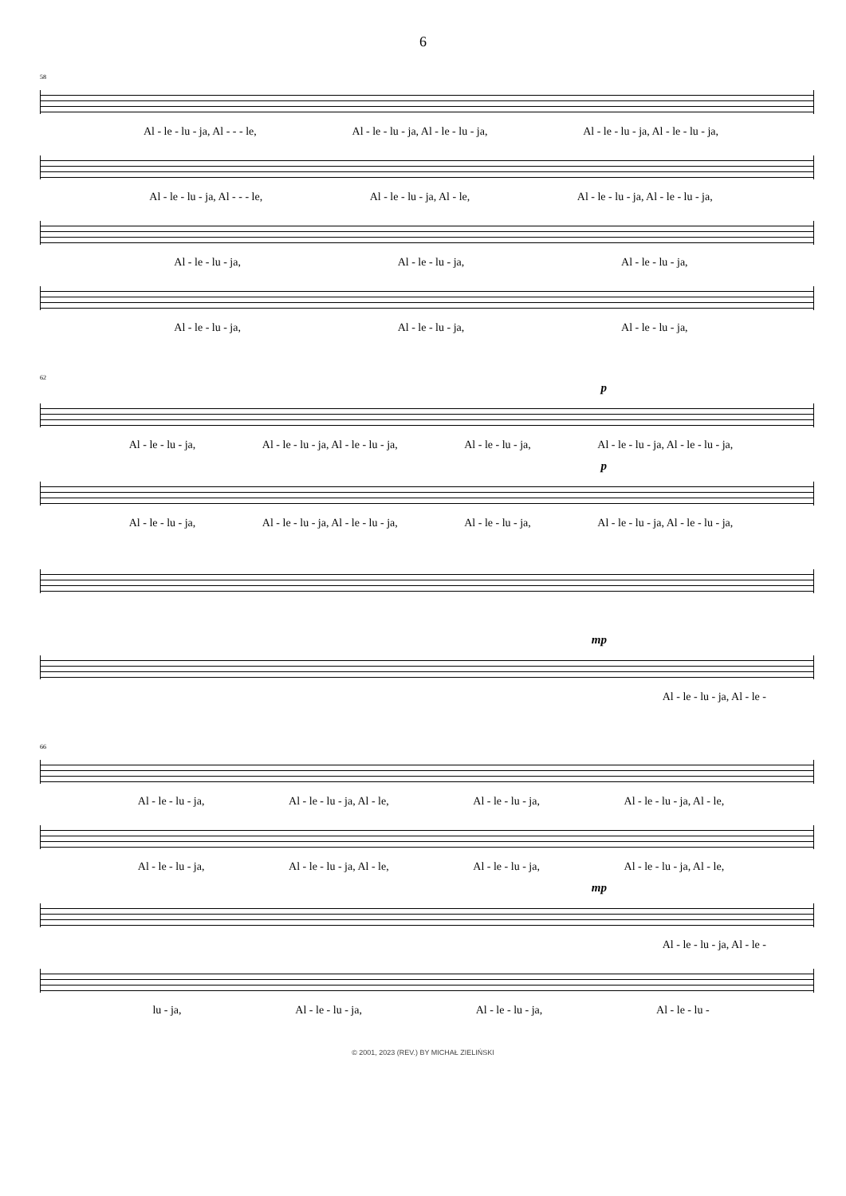6
58
Al - le - lu - ja, Al - - - le, Al - le - lu - ja, Al - le - lu - ja, Al - le - lu - ja, Al - le - lu - ja,
Al - le - lu - ja, Al - - - le, Al - le - lu - ja, Al - le, Al - le - lu - ja, Al - le - lu - ja,
Al - le - lu - ja, Al - le - lu - ja, Al - le - lu - ja,
Al - le - lu - ja, Al - le - lu - ja, Al - le - lu - ja,
62
p
Al - le - lu - ja, Al - le - lu - ja, Al - le - lu - ja, Al - le - lu - ja, Al - le - lu - ja, Al - le - lu - ja,
p
Al - le - lu - ja, Al - le - lu - ja, Al - le - lu - ja, Al - le - lu - ja, Al - le - lu - ja, Al - le - lu - ja,
mp
Al - le - lu - ja, Al - le -
66
Al - le - lu - ja, Al - le - lu - ja, Al - le, Al - le - lu - ja, Al - le - lu - ja, Al - le,
Al - le - lu - ja, Al - le - lu - ja, Al - le, Al - le - lu - ja, Al - le - lu - ja, Al - le,
mp
Al - le - lu - ja, Al - le -
lu - ja, Al - le - lu - ja, Al - le - lu - ja, Al - le - lu -
© 2001, 2023 (REV.) BY MICHAŁ ZIELIŃSKI